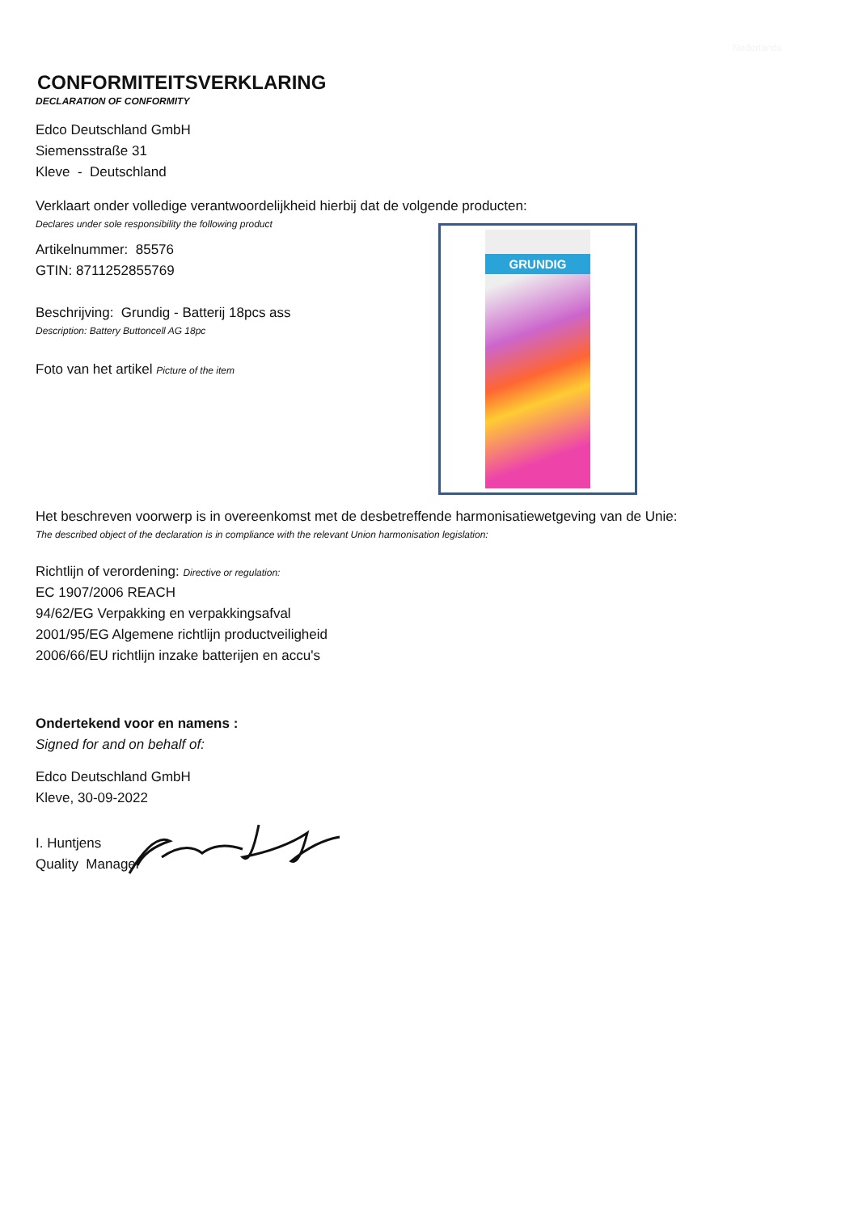Nederlands
CONFORMITEITSVERKLARING
DECLARATION OF CONFORMITY
Edco Deutschland GmbH
Siemensstraße 31
Kleve - Deutschland
Verklaart onder volledige verantwoordelijkheid hierbij dat de volgende producten:
Declares under sole responsibility the following product
Artikelnummer: 85576
GTIN: 8711252855769
Beschrijving: Grundig - Batterij 18pcs ass
Description: Battery Buttoncell AG 18pc
Foto van het artikel Picture of the item
GRUNDIG
Het beschreven voorwerp is in overeenkomst met de desbetreffende harmonisatiewetgeving van de Unie:
The described object of the declaration is in compliance with the relevant Union harmonisation legislation:
Richtlijn of verordening: Directive or regulation:
EC 1907/2006 REACH
94/62/EG Verpakking en verpakkingsafval
2001/95/EG Algemene richtlijn productveiligheid
2006/66/EU richtlijn inzake batterijen en accu's
Ondertekend voor en namens :
Signed for and on behalf of:
Edco Deutschland GmbH
Kleve, 30-09-2022
I. Huntjens
Quality Manager